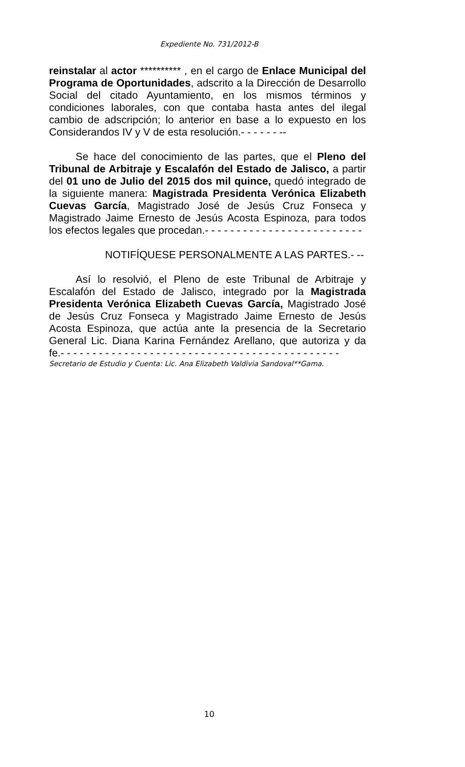Expediente No. 731/2012-B
reinstalar al actor ********** , en el cargo de Enlace Municipal del Programa de Oportunidades, adscrito a la Dirección de Desarrollo Social del citado Ayuntamiento, en los mismos términos y condiciones laborales, con que contaba hasta antes del ilegal cambio de adscripción; lo anterior en base a lo expuesto en los Considerandos IV y V de esta resolución.- - - - - - --
Se hace del conocimiento de las partes, que el Pleno del Tribunal de Arbitraje y Escalafón del Estado de Jalisco, a partir del 01 uno de Julio del 2015 dos mil quince, quedó integrado de la siguiente manera: Magistrada Presidenta Verónica Elizabeth Cuevas García, Magistrado José de Jesús Cruz Fonseca y Magistrado Jaime Ernesto de Jesús Acosta Espinoza, para todos los efectos legales que procedan.- - - - - - - - - - - - - - - - - - - - - - - - -
NOTIFÍQUESE PERSONALMENTE A LAS PARTES.- --
Así lo resolvió, el Pleno de este Tribunal de Arbitraje y Escalafón del Estado de Jalisco, integrado por la Magistrada Presidenta Verónica Elizabeth Cuevas García, Magistrado José de Jesús Cruz Fonseca y Magistrado Jaime Ernesto de Jesús Acosta Espinoza, que actúa ante la presencia de la Secretario General Lic. Diana Karina Fernández Arellano, que autoriza y da fe.- - - - - - - - - - - - - - - - - - - - - - - - - - - - - - - - - - - - - - - - - - - -
Secretario de Estudio y Cuenta: Lic. Ana Elizabeth Valdivia Sandoval**Gama.
10